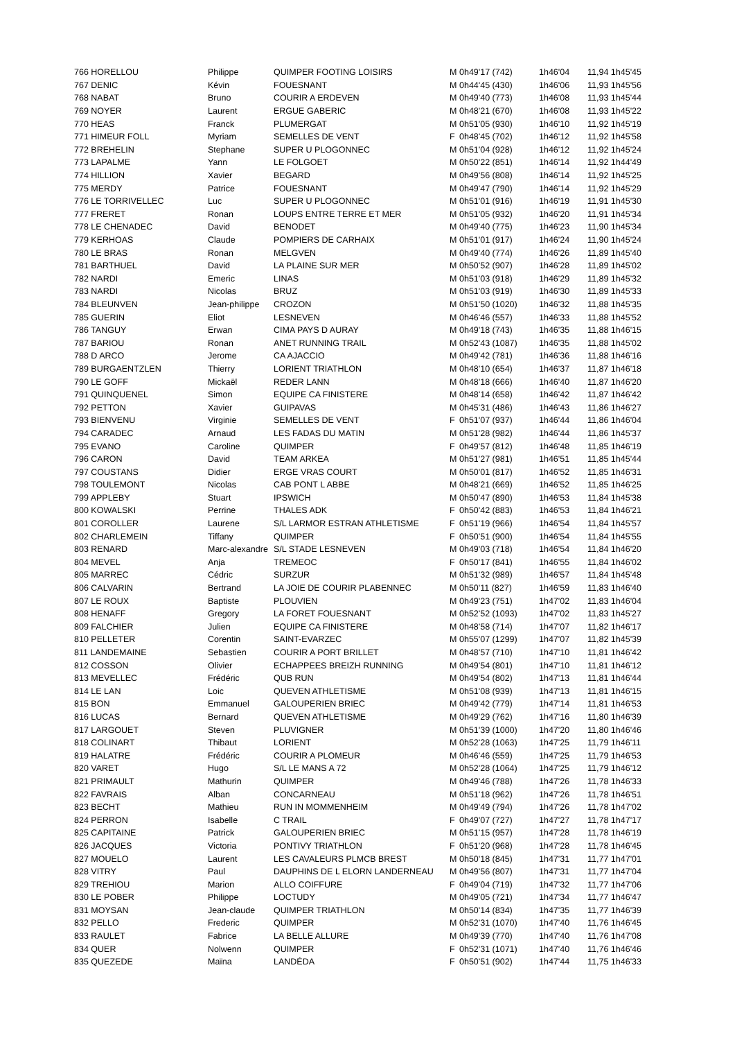| 766 HORELLOU | Philippe | QUIMPER FOOTING LOISIRS | M | 0h49'17 (742) | 1h46'04 | 11,94 1h45'45 |
| 767 DENIC | Kévin | FOUESNANT | M | 0h44'45 (430) | 1h46'06 | 11,93 1h45'56 |
| 768 NABAT | Bruno | COURIR A ERDEVEN | M | 0h49'40 (773) | 1h46'08 | 11,93 1h45'44 |
| 769 NOYER | Laurent | ERGUE GABERIC | M | 0h48'21 (670) | 1h46'08 | 11,93 1h45'22 |
| 770 HEAS | Franck | PLUMERGAT | M | 0h51'05 (930) | 1h46'10 | 11,92 1h45'19 |
| 771 HIMEUR FOLL | Myriam | SEMELLES DE VENT | F | 0h48'45 (702) | 1h46'12 | 11,92 1h45'58 |
| 772 BREHELIN | Stephane | SUPER U PLOGONNEC | M | 0h51'04 (928) | 1h46'12 | 11,92 1h45'24 |
| 773 LAPALME | Yann | LE FOLGOET | M | 0h50'22 (851) | 1h46'14 | 11,92 1h44'49 |
| 774 HILLION | Xavier | BEGARD | M | 0h49'56 (808) | 1h46'14 | 11,92 1h45'25 |
| 775 MERDY | Patrice | FOUESNANT | M | 0h49'47 (790) | 1h46'14 | 11,92 1h45'29 |
| 776 LE TORRIVELLEC | Luc | SUPER U PLOGONNEC | M | 0h51'01 (916) | 1h46'19 | 11,91 1h45'30 |
| 777 FRERET | Ronan | LOUPS ENTRE TERRE ET MER | M | 0h51'05 (932) | 1h46'20 | 11,91 1h45'34 |
| 778 LE CHENADEC | David | BENODET | M | 0h49'40 (775) | 1h46'23 | 11,90 1h45'34 |
| 779 KERHOAS | Claude | POMPIERS DE CARHAIX | M | 0h51'01 (917) | 1h46'24 | 11,90 1h45'24 |
| 780 LE BRAS | Ronan | MELGVEN | M | 0h49'40 (774) | 1h46'26 | 11,89 1h45'40 |
| 781 BARTHUEL | David | LA PLAINE SUR MER | M | 0h50'52 (907) | 1h46'28 | 11,89 1h45'02 |
| 782 NARDI | Emeric | LINAS | M | 0h51'03 (918) | 1h46'29 | 11,89 1h45'32 |
| 783 NARDI | Nicolas | BRUZ | M | 0h51'03 (919) | 1h46'30 | 11,89 1h45'33 |
| 784 BLEUNVEN | Jean-philippe | CROZON | M | 0h51'50 (1020) | 1h46'32 | 11,88 1h45'35 |
| 785 GUERIN | Eliot | LESNEVEN | M | 0h46'46 (557) | 1h46'33 | 11,88 1h45'52 |
| 786 TANGUY | Erwan | CIMA PAYS D AURAY | M | 0h49'18 (743) | 1h46'35 | 11,88 1h46'15 |
| 787 BARIOU | Ronan | ANET RUNNING TRAIL | M | 0h52'43 (1087) | 1h46'35 | 11,88 1h45'02 |
| 788 D ARCO | Jerome | CA AJACCIO | M | 0h49'42 (781) | 1h46'36 | 11,88 1h46'16 |
| 789 BURGAENTZLEN | Thierry | LORIENT TRIATHLON | M | 0h48'10 (654) | 1h46'37 | 11,87 1h46'18 |
| 790 LE GOFF | Mickaël | REDER LANN | M | 0h48'18 (666) | 1h46'40 | 11,87 1h46'20 |
| 791 QUINQUENEL | Simon | EQUIPE CA FINISTERE | M | 0h48'14 (658) | 1h46'42 | 11,87 1h46'42 |
| 792 PETTON | Xavier | GUIPAVAS | M | 0h45'31 (486) | 1h46'43 | 11,86 1h46'27 |
| 793 BIENVENU | Virginie | SEMELLES DE VENT | F | 0h51'07 (937) | 1h46'44 | 11,86 1h46'04 |
| 794 CARADEC | Arnaud | LES FADAS DU MATIN | M | 0h51'28 (982) | 1h46'44 | 11,86 1h45'37 |
| 795 EVANO | Caroline | QUIMPER | F | 0h49'57 (812) | 1h46'48 | 11,85 1h46'19 |
| 796 CARON | David | TEAM ARKEA | M | 0h51'27 (981) | 1h46'51 | 11,85 1h45'44 |
| 797 COUSTANS | Didier | ERGE VRAS COURT | M | 0h50'01 (817) | 1h46'52 | 11,85 1h46'31 |
| 798 TOULEMONT | Nicolas | CAB PONT L ABBE | M | 0h48'21 (669) | 1h46'52 | 11,85 1h46'25 |
| 799 APPLEBY | Stuart | IPSWICH | M | 0h50'47 (890) | 1h46'53 | 11,84 1h45'38 |
| 800 KOWALSKI | Perrine | THALES ADK | F | 0h50'42 (883) | 1h46'53 | 11,84 1h46'21 |
| 801 COROLLER | Laurene | S/L LARMOR ESTRAN ATHLETISME | F | 0h51'19 (966) | 1h46'54 | 11,84 1h45'57 |
| 802 CHARLEMEIN | Tiffany | QUIMPER | F | 0h50'51 (900) | 1h46'54 | 11,84 1h45'55 |
| 803 RENARD | Marc-alexandre | S/L STADE LESNEVEN | M | 0h49'03 (718) | 1h46'54 | 11,84 1h46'20 |
| 804 MEVEL | Anja | TREMEOC | F | 0h50'17 (841) | 1h46'55 | 11,84 1h46'02 |
| 805 MARREC | Cédric | SURZUR | M | 0h51'32 (989) | 1h46'57 | 11,84 1h45'48 |
| 806 CALVARIN | Bertrand | LA JOIE DE COURIR PLABENNEC | M | 0h50'11 (827) | 1h46'59 | 11,83 1h46'40 |
| 807 LE ROUX | Baptiste | PLOUVIEN | M | 0h49'23 (751) | 1h47'02 | 11,83 1h46'04 |
| 808 HENAFF | Gregory | LA FORET FOUESNANT | M | 0h52'52 (1093) | 1h47'02 | 11,83 1h45'27 |
| 809 FALCHIER | Julien | EQUIPE CA FINISTERE | M | 0h48'58 (714) | 1h47'07 | 11,82 1h46'17 |
| 810 PELLETER | Corentin | SAINT-EVARZEC | M | 0h55'07 (1299) | 1h47'07 | 11,82 1h45'39 |
| 811 LANDEMAINE | Sebastien | COURIR A PORT BRILLET | M | 0h48'57 (710) | 1h47'10 | 11,81 1h46'42 |
| 812 COSSON | Olivier | ECHAPPEES BREIZH RUNNING | M | 0h49'54 (801) | 1h47'10 | 11,81 1h46'12 |
| 813 MEVELLEC | Frédéric | QUB RUN | M | 0h49'54 (802) | 1h47'13 | 11,81 1h46'44 |
| 814 LE LAN | Loic | QUEVEN ATHLETISME | M | 0h51'08 (939) | 1h47'13 | 11,81 1h46'15 |
| 815 BON | Emmanuel | GALOUPERIEN BRIEC | M | 0h49'42 (779) | 1h47'14 | 11,81 1h46'53 |
| 816 LUCAS | Bernard | QUEVEN ATHLETISME | M | 0h49'29 (762) | 1h47'16 | 11,80 1h46'39 |
| 817 LARGOUET | Steven | PLUVIGNER | M | 0h51'39 (1000) | 1h47'20 | 11,80 1h46'46 |
| 818 COLINART | Thibaut | LORIENT | M | 0h52'28 (1063) | 1h47'25 | 11,79 1h46'11 |
| 819 HALATRE | Frédéric | COURIR A PLOMEUR | M | 0h46'46 (559) | 1h47'25 | 11,79 1h46'53 |
| 820 VARET | Hugo | S/L LE MANS A 72 | M | 0h52'28 (1064) | 1h47'25 | 11,79 1h46'12 |
| 821 PRIMAULT | Mathurin | QUIMPER | M | 0h49'46 (788) | 1h47'26 | 11,78 1h46'33 |
| 822 FAVRAIS | Alban | CONCARNEAU | M | 0h51'18 (962) | 1h47'26 | 11,78 1h46'51 |
| 823 BECHT | Mathieu | RUN IN MOMMENHEIM | M | 0h49'49 (794) | 1h47'26 | 11,78 1h47'02 |
| 824 PERRON | Isabelle | C TRAIL | F | 0h49'07 (727) | 1h47'27 | 11,78 1h47'17 |
| 825 CAPITAINE | Patrick | GALOUPERIEN BRIEC | M | 0h51'15 (957) | 1h47'28 | 11,78 1h46'19 |
| 826 JACQUES | Victoria | PONTIVY TRIATHLON | F | 0h51'20 (968) | 1h47'28 | 11,78 1h46'45 |
| 827 MOUELO | Laurent | LES CAVALEURS PLMCB BREST | M | 0h50'18 (845) | 1h47'31 | 11,77 1h47'01 |
| 828 VITRY | Paul | DAUPHINS DE L ELORN LANDERNEAU | M | 0h49'56 (807) | 1h47'31 | 11,77 1h47'04 |
| 829 TREHIOU | Marion | ALLO COIFFURE | F | 0h49'04 (719) | 1h47'32 | 11,77 1h47'06 |
| 830 LE POBER | Philippe | LOCTUDY | M | 0h49'05 (721) | 1h47'34 | 11,77 1h46'47 |
| 831 MOYSAN | Jean-claude | QUIMPER TRIATHLON | M | 0h50'14 (834) | 1h47'35 | 11,77 1h46'39 |
| 832 PELLO | Frederic | QUIMPER | M | 0h52'31 (1070) | 1h47'40 | 11,76 1h46'45 |
| 833 RAULET | Fabrice | LA BELLE ALLURE | M | 0h49'39 (770) | 1h47'40 | 11,76 1h47'08 |
| 834 QUER | Nolwenn | QUIMPER | F | 0h52'31 (1071) | 1h47'40 | 11,76 1h46'46 |
| 835 QUEZEDE | Maïna | LANDÉDA | F | 0h50'51 (902) | 1h47'44 | 11,75 1h46'33 |